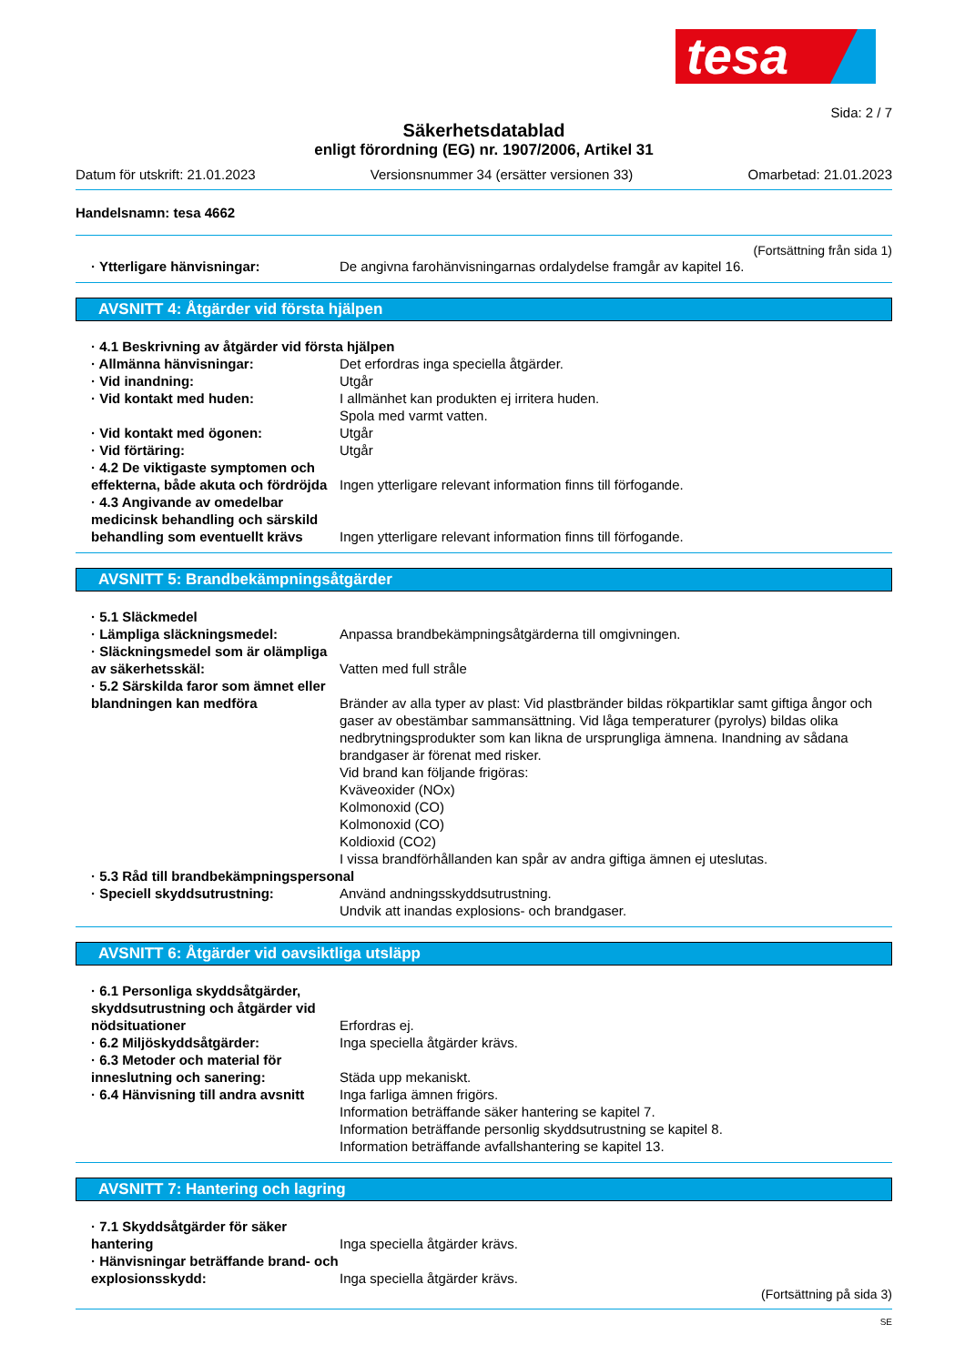tesa
Sida: 2 / 7
Säkerhetsdatablad
enligt förordning (EG) nr. 1907/2006, Artikel 31
Datum för utskrift: 21.01.2023 Versionsnummer 34 (ersätter versionen 33) Omarbetad: 21.01.2023
Handelsnamn: tesa 4662
(Fortsättning från sida 1)
· Ytterligare hänvisningar: De angivna farohänvisningarnas ordalydelse framgår av kapitel 16.
AVSNITT 4: Åtgärder vid första hjälpen
· 4.1 Beskrivning av åtgärder vid första hjälpen
· Allmänna hänvisningar: Det erfordras inga speciella åtgärder.
· Vid inandning: Utgår
· Vid kontakt med huden: I allmänhet kan produkten ej irritera huden.
Spola med varmt vatten.
· Vid kontakt med ögonen: Utgår
· Vid förtäring: Utgår
· 4.2 De viktigaste symptomen och effekterna, både akuta och fördröjda
Ingen ytterligare relevant information finns till förfogande.
· 4.3 Angivande av omedelbar medicinsk behandling och särskild behandling som eventuellt krävs
Ingen ytterligare relevant information finns till förfogande.
AVSNITT 5: Brandbekämpningsåtgärder
· 5.1 Släckmedel
· Lämpliga släckningsmedel: Anpassa brandbekämpningsåtgärderna till omgivningen.
· Släckningsmedel som är olämpliga av säkerhetsskäl:
Vatten med full stråle
· 5.2 Särskilda faror som ämnet eller blandningen kan medföra
Bränder av alla typer av plast: Vid plastbränder bildas rökpartiklar samt giftiga ångor och gaser av obestämbar sammansättning. Vid låga temperaturer (pyrolys) bildas olika nedbrytningsprodukter som kan likna de ursprungliga ämnena. Inandning av sådana brandgaser är förenat med risker.
Vid brand kan följande frigöras:
Kväveoxider (NOx)
Kolmonoxid (CO)
Kolmonoxid (CO)
Koldioxid (CO2)
I vissa brandförhållanden kan spår av andra giftiga ämnen ej uteslutas.
· 5.3 Råd till brandbekämpningspersonal
· Speciell skyddsutrustning: Använd andningsskyddsutrustning.
Undvik att inandas explosions- och brandgaser.
AVSNITT 6: Åtgärder vid oavsiktliga utsläpp
· 6.1 Personliga skyddsåtgärder, skyddsutrustning och åtgärder vid nödsituationer
Erfordras ej.
· 6.2 Miljöskyddsåtgärder: Inga speciella åtgärder krävs.
· 6.3 Metoder och material för inneslutning och sanering:
Städa upp mekaniskt.
· 6.4 Hänvisning till andra avsnitt
Inga farliga ämnen frigörs.
Information beträffande säker hantering se kapitel 7.
Information beträffande personlig skyddsutrustning se kapitel 8.
Information beträffande avfallshantering se kapitel 13.
AVSNITT 7: Hantering och lagring
· 7.1 Skyddsåtgärder för säker hantering
Inga speciella åtgärder krävs.
· Hänvisningar beträffande brand- och explosionsskydd:
Inga speciella åtgärder krävs.
(Fortsättning på sida 3)
SE